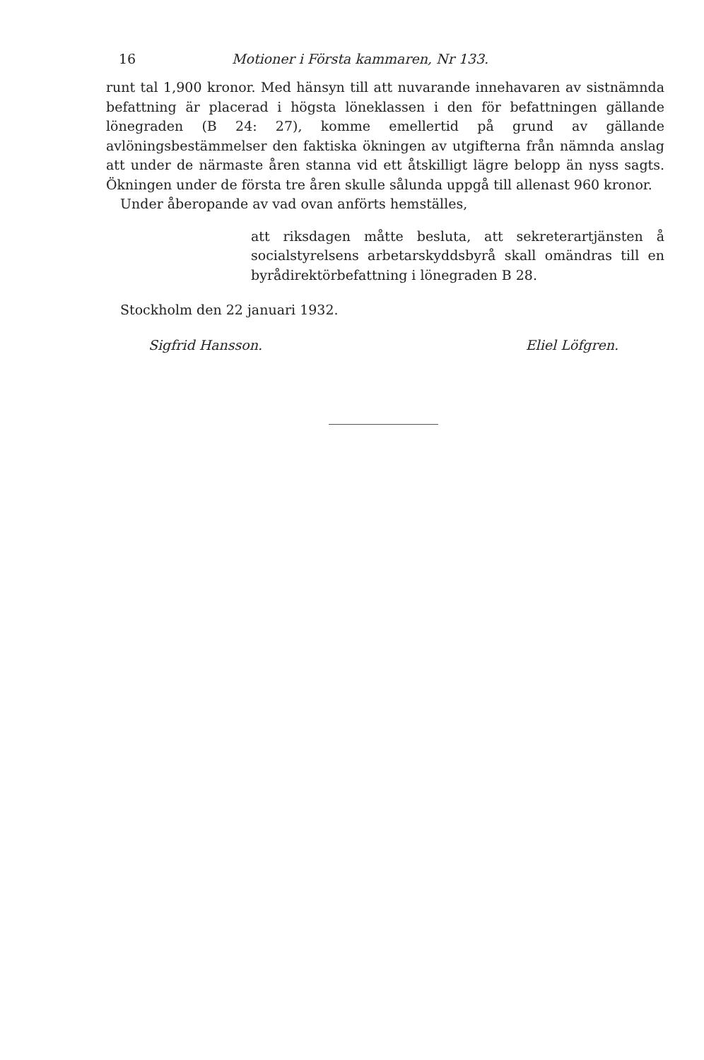16 Motioner i Första kammaren, Nr 133.
runt tal 1,900 kronor. Med hänsyn till att nuvarande innehavaren av sistnämnda befattning är placerad i högsta löneklassen i den för befattningen gällande lönegraden (B 24: 27), komme emellertid på grund av gällande avlöningsbestämmelser den faktiska ökningen av utgifterna från nämnda anslag att under de närmaste åren stanna vid ett åtskilligt lägre belopp än nyss sagts. Ökningen under de första tre åren skulle sålunda uppgå till allenast 960 kronor.
Under åberopande av vad ovan anförts hemställes,
att riksdagen måtte besluta, att sekreterartjänsten å socialstyrelsens arbetarskyddsbyrå skall omändras till en byrådirektörbefattning i lönegraden B 28.
Stockholm den 22 januari 1932.
Sigfrid Hansson. Eliel Löfgren.